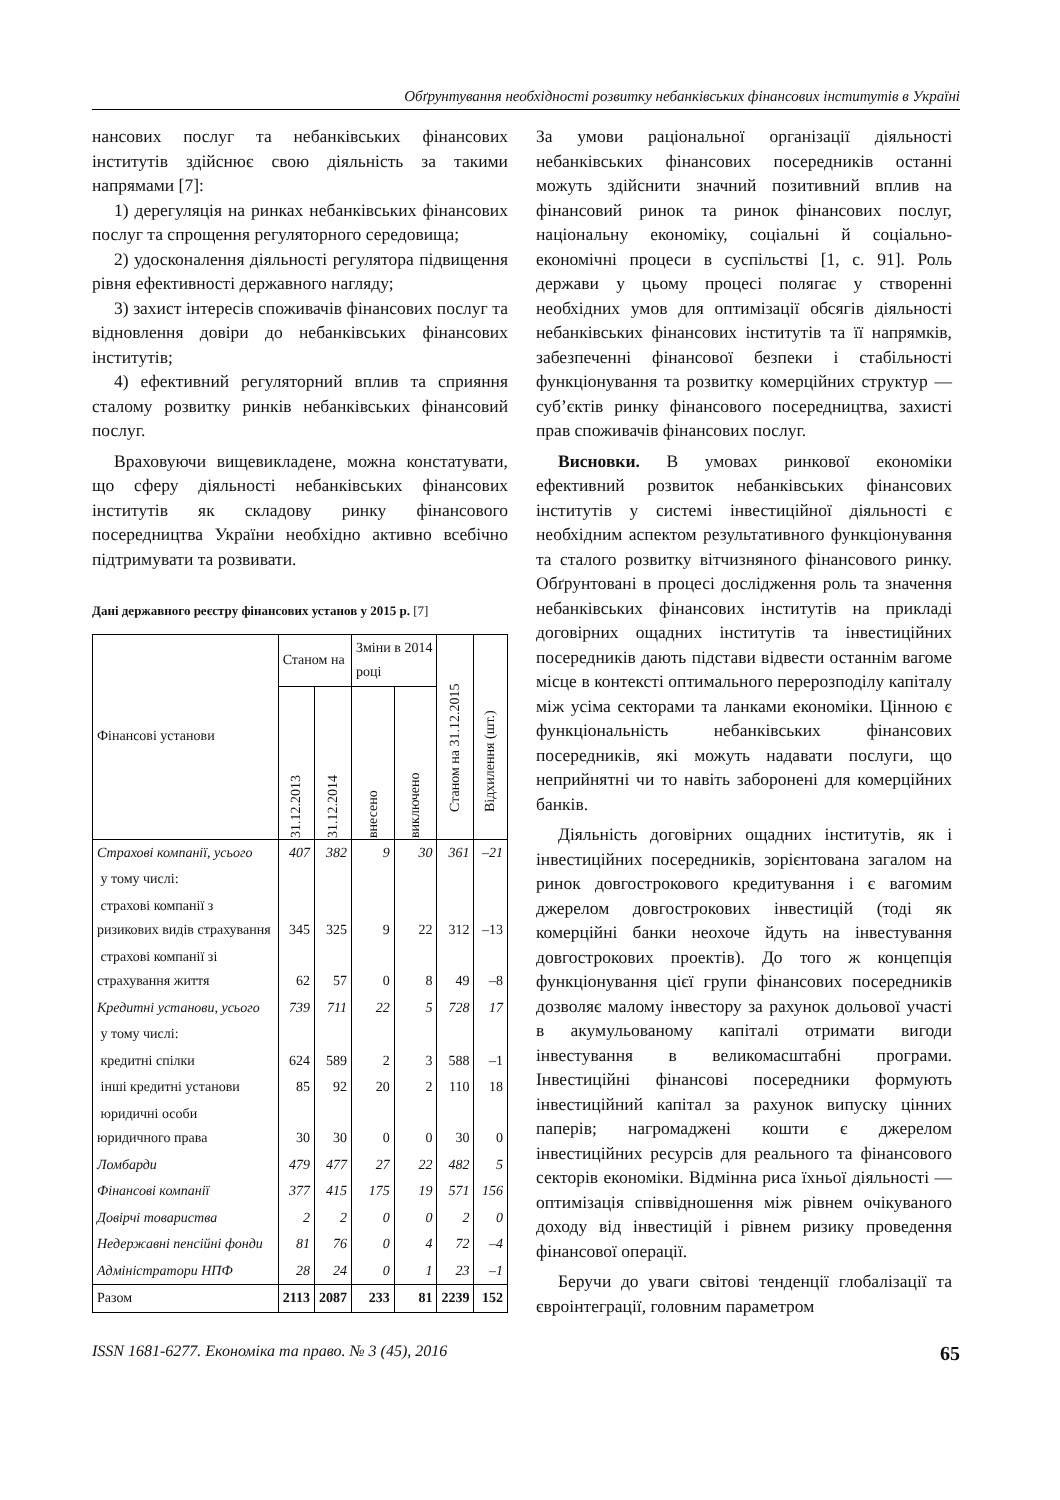Обґрунтування необхідності розвитку небанківських фінансових інститутів в Україні
нансових послуг та небанківських фінансових інститутів здійснює свою діяльність за такими напрямами [7]:
1) дерегуляція на ринках небанківських фінансових послуг та спрощення регуляторного середовища;
2) удосконалення діяльності регулятора підвищення рівня ефективності державного нагляду;
3) захист інтересів споживачів фінансових послуг та відновлення довіри до небанківських фінансових інститутів;
4) ефективний регуляторний вплив та сприяння сталому розвитку ринків небанківських фінансовий послуг.
Враховуючи вищевикладене, можна констатувати, що сферу діяльності небанківських фінансових інститутів як складову ринку фінансового посередництва України необхідно активно всебічно підтримувати та розвивати.
Дані державного реєстру фінансових установ у 2015 р. [7]
| Фінансові установи | Станом на | | Зміни в 2014 році | | Станом на 31.12.2015 | Відхилення (шт.) |
| --- | --- | --- | --- | --- | --- | --- |
| | 31.12.2013 | 31.12.2014 | внесено | виключено | | |
| Страхові компанії, усього | 407 | 382 | 9 | 30 | 361 | –21 |
| у тому числі: | | | | | | |
| страхові компанії з ризикових видів страхування | 345 | 325 | 9 | 22 | 312 | –13 |
| страхові компанії зі страхування життя | 62 | 57 | 0 | 8 | 49 | –8 |
| Кредитні установи, усього | 739 | 711 | 22 | 5 | 728 | 17 |
| у тому числі: | | | | | | |
| кредитні спілки | 624 | 589 | 2 | 3 | 588 | –1 |
| інші кредитні установи | 85 | 92 | 20 | 2 | 110 | 18 |
| юридичні особи юридичного права | 30 | 30 | 0 | 0 | 30 | 0 |
| Ломбарди | 479 | 477 | 27 | 22 | 482 | 5 |
| Фінансові компанії | 377 | 415 | 175 | 19 | 571 | 156 |
| Довірчі товариства | 2 | 2 | 0 | 0 | 2 | 0 |
| Недержавні пенсійні фонди | 81 | 76 | 0 | 4 | 72 | –4 |
| Адміністратори НПФ | 28 | 24 | 0 | 1 | 23 | –1 |
| Разом | 2113 | 2087 | 233 | 81 | 2239 | 152 |
За умови раціональної організації діяльності небанківських фінансових посередників останні можуть здійснити значний позитивний вплив на фінансовий ринок та ринок фінансових послуг, національну економіку, соціальні й соціально-економічні процеси в суспільстві [1, с. 91]. Роль держави у цьому процесі полягає у створенні необхідних умов для оптимізації обсягів діяльності небанківських фінансових інститутів та її напрямків, забезпеченні фінансової безпеки і стабільності функціонування та розвитку комерційних структур — суб’єктів ринку фінансового посередництва, захисті прав споживачів фінансових послуг.
Висновки. В умовах ринкової економіки ефективний розвиток небанківських фінансових інститутів у системі інвестиційної діяльності є необхідним аспектом результативного функціонування та сталого розвитку вітчизняного фінансового ринку. Обґрунтовані в процесі дослідження роль та значення небанківських фінансових інститутів на прикладі договірних ощадних інститутів та інвестиційних посередників дають підстави відвести останнім вагоме місце в контексті оптимального перерозподілу капіталу між усіма секторами та ланками економіки. Цінною є функціональність небанківських фінансових посередників, які можуть надавати послуги, що неприйнятні чи то навіть заборонені для комерційних банків.
Діяльність договірних ощадних інститутів, як і інвестиційних посередників, зорієнтована загалом на ринок довгострокового кредитування і є вагомим джерелом довгострокових інвестицій (тоді як комерційні банки неохоче йдуть на інвестування довгострокових проектів). До того ж концепція функціонування цієї групи фінансових посередників дозволяє малому інвестору за рахунок дольової участі в акумульованому капіталі отримати вигоди інвестування в великомасштабні програми. Інвестиційні фінансові посередники формують інвестиційний капітал за рахунок випуску цінних паперів; нагромаджені кошти є джерелом інвестиційних ресурсів для реального та фінансового секторів економіки. Відмінна риса їхньої діяльності — оптимізація співвідношення між рівнем очікуваного доходу від інвестицій і рівнем ризику проведення фінансової операції.
Беручи до уваги світові тенденції глобалізації та євроінтеграції, головним параметром
ISSN 1681-6277. Економіка та право. № 3 (45), 2016 65